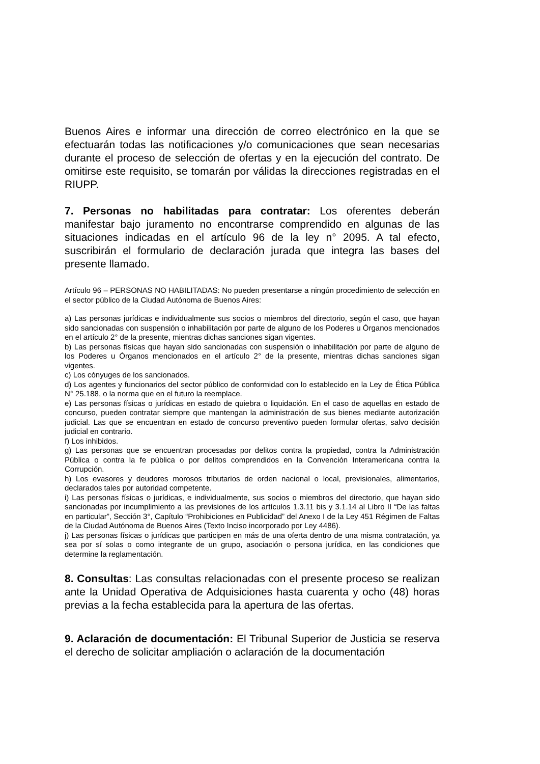Buenos Aires e informar una dirección de correo electrónico en la que se efectuarán todas las notificaciones y/o comunicaciones que sean necesarias durante el proceso de selección de ofertas y en la ejecución del contrato. De omitirse este requisito, se tomarán por válidas la direcciones registradas en el RIUPP.
7. Personas no habilitadas para contratar: Los oferentes deberán manifestar bajo juramento no encontrarse comprendido en algunas de las situaciones indicadas en el artículo 96 de la ley n° 2095. A tal efecto, suscribirán el formulario de declaración jurada que integra las bases del presente llamado.
Artículo 96 – PERSONAS NO HABILITADAS: No pueden presentarse a ningún procedimiento de selección en el sector público de la Ciudad Autónoma de Buenos Aires:
a) Las personas jurídicas e individualmente sus socios o miembros del directorio, según el caso, que hayan sido sancionadas con suspensión o inhabilitación por parte de alguno de los Poderes u Órganos mencionados en el artículo 2° de la presente, mientras dichas sanciones sigan vigentes.
b) Las personas físicas que hayan sido sancionadas con suspensión o inhabilitación por parte de alguno de los Poderes u Órganos mencionados en el artículo 2° de la presente, mientras dichas sanciones sigan vigentes.
c) Los cónyuges de los sancionados.
d) Los agentes y funcionarios del sector público de conformidad con lo establecido en la Ley de Ética Pública N° 25.188, o la norma que en el futuro la reemplace.
e) Las personas físicas o jurídicas en estado de quiebra o liquidación. En el caso de aquellas en estado de concurso, pueden contratar siempre que mantengan la administración de sus bienes mediante autorización judicial. Las que se encuentran en estado de concurso preventivo pueden formular ofertas, salvo decisión judicial en contrario.
f) Los inhibidos.
g) Las personas que se encuentran procesadas por delitos contra la propiedad, contra la Administración Pública o contra la fe pública o por delitos comprendidos en la Convención Interamericana contra la Corrupción.
h) Los evasores y deudores morosos tributarios de orden nacional o local, previsionales, alimentarios, declarados tales por autoridad competente.
i) Las personas físicas o jurídicas, e individualmente, sus socios o miembros del directorio, que hayan sido sancionadas por incumplimiento a las previsiones de los artículos 1.3.11 bis y 3.1.14 al Libro II “De las faltas en particular”, Sección 3°, Capítulo “Prohibiciones en Publicidad” del Anexo I de la Ley 451 Régimen de Faltas de la Ciudad Autónoma de Buenos Aires (Texto Inciso incorporado por Ley 4486).
j) Las personas físicas o jurídicas que participen en más de una oferta dentro de una misma contratación, ya sea por sí solas o como integrante de un grupo, asociación o persona jurídica, en las condiciones que determine la reglamentación.
8. Consultas: Las consultas relacionadas con el presente proceso se realizan ante la Unidad Operativa de Adquisiciones hasta cuarenta y ocho (48) horas previas a la fecha establecida para la apertura de las ofertas.
9. Aclaración de documentación: El Tribunal Superior de Justicia se reserva el derecho de solicitar ampliación o aclaración de la documentación